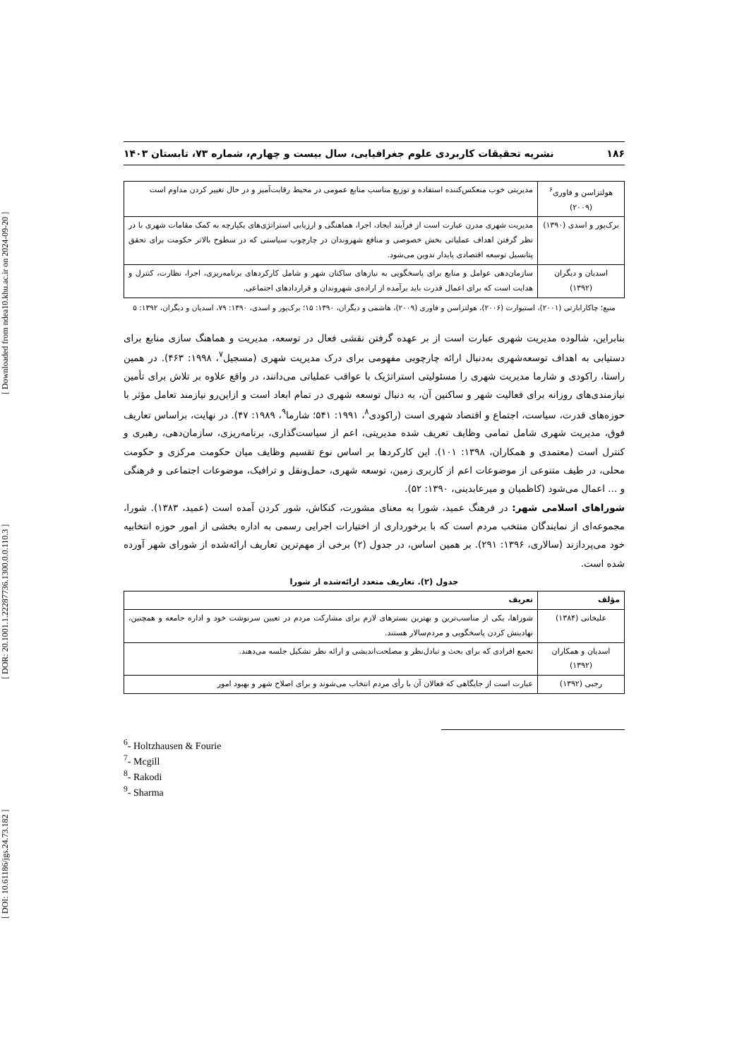[ DOI: 10.61186/jgs.24.73.182 ] [ DOR: 20.1001.1.22287736.1300.0.0.110.3 ] [ Downloaded from ndea10.khu.ac.ir on 2024-09-20 ]
۱۸۶ نشریه تحقیقات کاربردی علوم جغرافیایی، سال بیست و چهارم، شماره ۷۳، تابستان ۱۴۰۳
| هولتزاسن و فاوری<sup>۶</sup> (۲۰۰۹) | مدیریتی خوب منعکس‌کننده استفاده و توزیع مناسب منابع عمومی در محیط رقابت‌آمیز و در حال تغییر کردن مداوم است |
| برک‌پور و اسدی (۱۳۹۰) | مدیریت شهری مدرن عبارت است از فرآیند ایجاد، اجرا، هماهنگی و ارزیابی استراتژی‌های یکپارچه به کمک مقامات شهری با در نظر گرفتن اهداف عملیاتی بخش خصوصی و منافع شهروندان در چارچوب سیاستی که در سطوح بالاتر حکومت برای تحقق پتانسیل توسعه اقتصادی پایدار تدوین می‌شود. |
| اسدیان و دیگران (۱۳۹۲) | سازمان‌دهی عوامل و منابع برای پاسخگویی به نیازهای ساکنان شهر و شامل کارکردهای برنامه‌ریزی، اجرا، نظارت، کنترل و هدایت است که برای اعمال قدرت باید برآمده از اراده‌ی شهروندان و قراردادهای اجتماعی. |
منبع؛ چاکارابارتی (۲۰۰۱)، استیوارت (۲۰۰۶)، هولتزاسن و فاوری (۲۰۰۹)، هاشمی و دیگران، ۱۳۹۰: ۱۵؛ برک‌پور و اسدی، ۱۳۹۰: ۷۹، اسدیان و دیگران، ۱۳۹۲: ۵
بنابراین، شالوده مدیریت شهری عبارت است از بر عهده گرفتن نقشی فعال در توسعه، مدیریت و هماهنگ سازی منابع برای دستیابی به اهداف توسعه‌شهری به‌دنبال ارائه چارچوبی مفهومی برای درک مدیریت شهری (مسجیل<sup>۷</sup>، ۱۹۹۸: ۴۶۳). در همین راستا، راکودی و شارما مدیریت شهری را مسئولیتی استراتژیک با عواقب عملیاتی می‌دانند، در واقع علاوه بر تلاش برای تأمین نیازمندی‌های روزانه برای فعالیت شهر و ساکنین آن، به دنبال توسعه شهری در تمام ابعاد است و ازاین‌رو نیازمند تعامل مؤثر با حوزه‌های قدرت، سیاست، اجتماع و اقتصاد شهری است (راکودی<sup>۸</sup>، ۱۹۹۱: ۵۴۱؛ شارما<sup>۹</sup>، ۱۹۸۹: ۴۷). در نهایت، براساس تعاریف فوق، مدیریت شهری شامل تمامی وظایف تعریف شده مدیریتی، اعم از سیاست‌گذاری، برنامه‌ریزی، سازمان‌دهی، رهبری و کنترل است (معتمدی و همکاران، ۱۳۹۸: ۱۰۱). این کارکردها بر اساس نوع تقسیم وظایف میان حکومت مرکزی و حکومت محلی، در طیف متنوعی از موضوعات اعم از کاربری زمین، توسعه شهری، حمل‌ونقل و ترافیک، موضوعات اجتماعی و فرهنگی و ... اعمال می‌شود (کاظمیان و میرعابدینی، ۱۳۹۰: ۵۲).
شوراهای اسلامی شهر: در فرهنگ عمید، شورا به معنای مشورت، کنکاش، شور کردن آمده است (عمید، ۱۳۸۳). شورا، مجموعه‌ای از نمایندگان منتخب مردم است که با برخورداری از اختیارات اجرایی رسمی به اداره بخشی از امور حوزه انتخابیه خود می‌پردازند (سالاری، ۱۳۹۶: ۲۹۱). بر همین اساس، در جدول (۲) برخی از مهم‌ترین تعاریف ارائه‌شده از شورای شهر آورده شده است.
جدول (۲). تعاریف متعدد ارائه‌شده از شورا
| مؤلف | تعریف |
| --- | --- |
| علیخانی (۱۳۸۴) | شوراها، یکی از مناسب‌ترین و بهترین بسترهای لازم برای مشارکت مردم در تعیین سرنوشت خود و اداره جامعه و همچنین، نهادینش کردن پاسخگویی و مردم‌سالار هستند. |
| اسدیان و همکاران (۱۳۹۲) | تجمع افرادی که برای بحث و تبادل‌نظر و مصلحت‌اندیشی و ارائه نظر تشکیل جلسه می‌دهند. |
| رجبی (۱۳۹۲) | عبارت است از جایگاهی که فعالان آن با رأی مردم انتخاب می‌شوند و برای اصلاح شهر و بهبود امور |
<sup>6</sup>- Holtzhausen & Fourie
<sup>7</sup>- Mcgill
<sup>8</sup>- Rakodi
<sup>9</sup>- Sharma